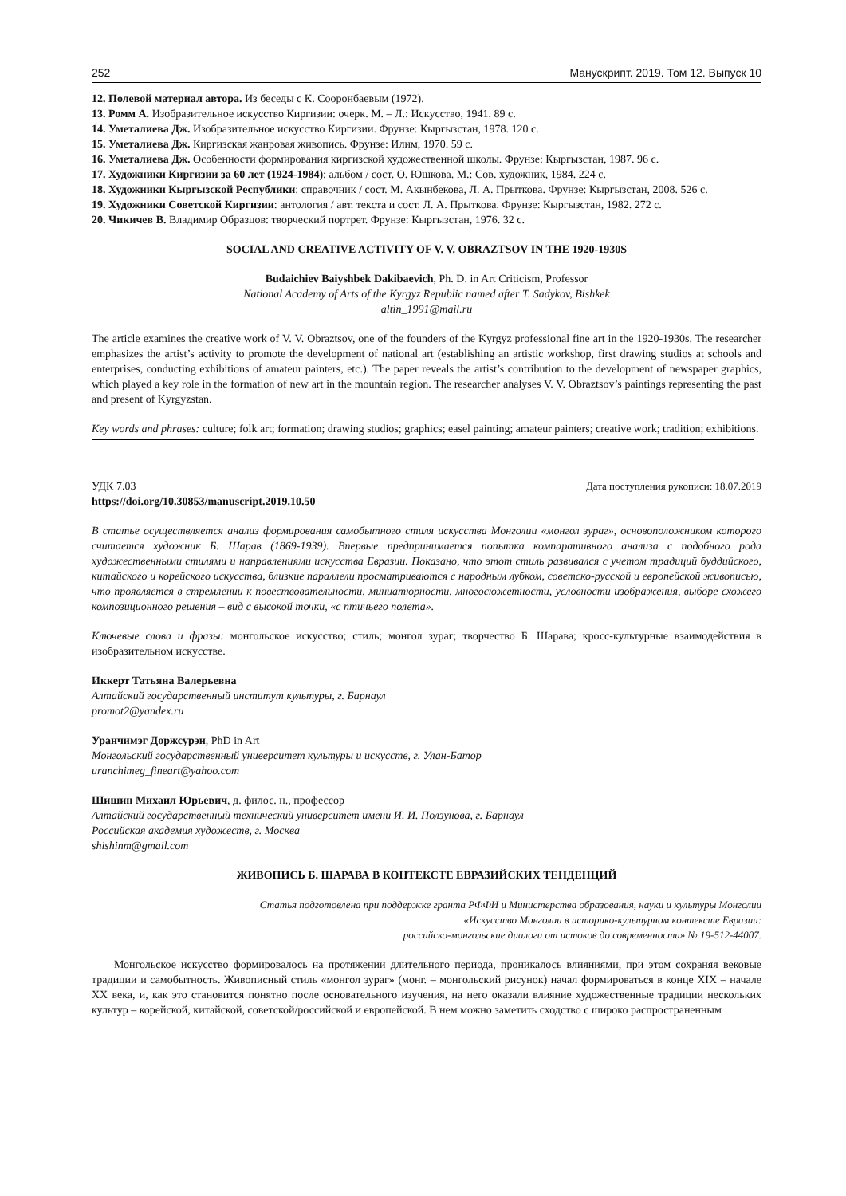252 Манускрипт. 2019. Том 12. Выпуск 10
12. Полевой материал автора. Из беседы с К. Сооронбаевым (1972).
13. Ромм А. Изобразительное искусство Киргизии: очерк. М. – Л.: Искусство, 1941. 89 с.
14. Уметалиева Дж. Изобразительное искусство Киргизии. Фрунзе: Кыргызстан, 1978. 120 с.
15. Уметалиева Дж. Киргизская жанровая живопись. Фрунзе: Илим, 1970. 59 с.
16. Уметалиева Дж. Особенности формирования киргизской художественной школы. Фрунзе: Кыргызстан, 1987. 96 с.
17. Художники Киргизии за 60 лет (1924-1984): альбом / сост. О. Юшкова. М.: Сов. художник, 1984. 224 с.
18. Художники Кыргызской Республики: справочник / сост. М. Акынбекова, Л. А. Прыткова. Фрунзе: Кыргызстан, 2008. 526 с.
19. Художники Советской Киргизии: антология / авт. текста и сост. Л. А. Прыткова. Фрунзе: Кыргызстан, 1982. 272 с.
20. Чикичев В. Владимир Образцов: творческий портрет. Фрунзе: Кыргызстан, 1976. 32 с.
SOCIAL AND CREATIVE ACTIVITY OF V. V. OBRAZTSOV IN THE 1920-1930S
Budaichiev Baiyshbek Dakibaevich, Ph. D. in Art Criticism, Professor
National Academy of Arts of the Kyrgyz Republic named after T. Sadykov, Bishkek
altin_1991@mail.ru
The article examines the creative work of V. V. Obraztsov, one of the founders of the Kyrgyz professional fine art in the 1920-1930s. The researcher emphasizes the artist’s activity to promote the development of national art (establishing an artistic workshop, first drawing studios at schools and enterprises, conducting exhibitions of amateur painters, etc.). The paper reveals the artist’s contribution to the development of newspaper graphics, which played a key role in the formation of new art in the mountain region. The researcher analyses V. V. Obraztsov’s paintings representing the past and present of Kyrgyzstan.
Key words and phrases: culture; folk art; formation; drawing studios; graphics; easel painting; amateur painters; creative work; tradition; exhibitions.
УДК 7.03 Дата поступления рукописи: 18.07.2019
https://doi.org/10.30853/manuscript.2019.10.50
В статье осуществляется анализ формирования самобытного стиля искусства Монголии «монгол зураг», основоположником которого считается художник Б. Шарав (1869-1939). Впервые предпринимается попытка компаративного анализа с подобного рода художественными стилями и направлениями искусства Евразии. Показано, что этот стиль развивался с учетом традиций буддийского, китайского и корейского искусства, близкие параллели просматриваются с народным лубком, советско-русской и европейской живописью, что проявляется в стремлении к повествовательности, миниатюрности, многосюжетности, условности изображения, выборе схожего композиционного решения – вид с высокой точки, «с птичьего полета».
Ключевые слова и фразы: монгольское искусство; стиль; монгол зураг; творчество Б. Шарава; кросс-культурные взаимодействия в изобразительном искусстве.
Иккерт Татьяна Валерьевна
Алтайский государственный институт культуры, г. Барнаул
promot2@yandex.ru
Уранчимэг Доржсурэн, PhD in Art
Монгольский государственный университет культуры и искусств, г. Улан-Батор
uranchimeg_fineart@yahoo.com
Шишин Михаил Юрьевич, д. филос. н., профессор
Алтайский государственный технический университет имени И. И. Ползунова, г. Барнаул
Российская академия художеств, г. Москва
shishinm@gmail.com
ЖИВОПИСЬ Б. ШАРАВА В КОНТЕКСТЕ ЕВРАЗИЙСКИХ ТЕНДЕНЦИЙ
Статья подготовлена при поддержке гранта РФФИ и Министерства образования, науки и культуры Монголии
«Искусство Монголии в историко-культурном контексте Евразии:
российско-монгольские диалоги от истоков до современности» № 19-512-44007.
Монгольское искусство формировалось на протяжении длительного периода, проникалось влияниями, при этом сохраняя вековые традиции и самобытность. Живописный стиль «монгол зураг» (монг. – монгольский рисунок) начал формироваться в конце XIX – начале XX века, и, как это становится понятно после основательного изучения, на него оказали влияние художественные традиции нескольких культур – корейской, китайской, советской/российской и европейской. В нем можно заметить сходство с широко распространенным